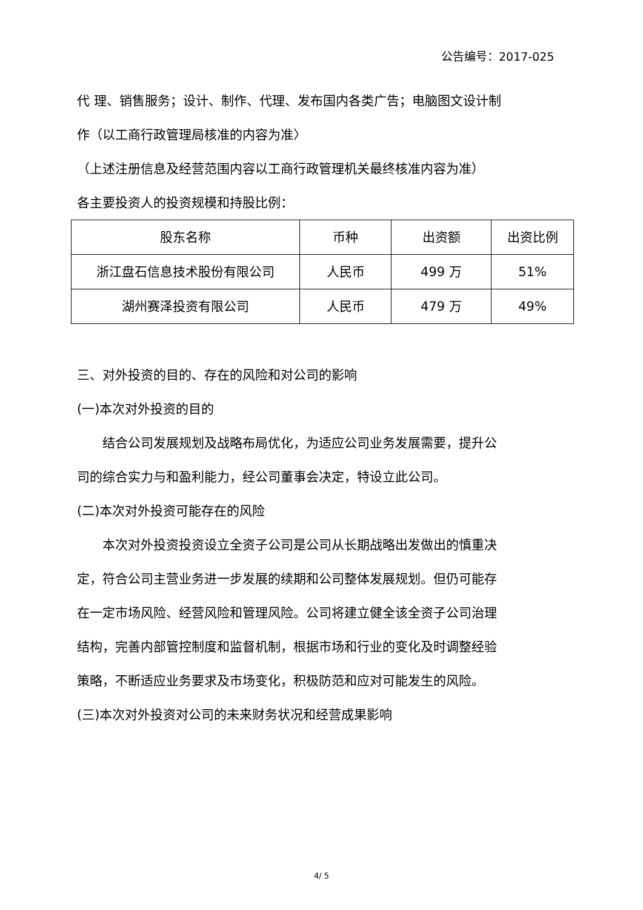公告编号：2017-025
代 理、销售服务；设计、制作、代理、发布国内各类广告；电脑图文设计制作（以工商行政管理局核准的内容为准〉
（上述注册信息及经营范围内容以工商行政管理机关最终核准内容为准）
各主要投资人的投资规模和持股比例：
| 股东名称 | 币种 | 出资额 | 出资比例 |
| --- | --- | --- | --- |
| 浙江盘石信息技术股份有限公司 | 人民币 | 499 万 | 51% |
| 湖州赛泽投资有限公司 | 人民币 | 479 万 | 49% |
三、对外投资的目的、存在的风险和对公司的影响
(一)本次对外投资的目的
结合公司发展规划及战略布局优化，为适应公司业务发展需要，提升公司的综合实力与和盈利能力，经公司董事会决定，特设立此公司。
(二)本次对外投资可能存在的风险
本次对外投资投资设立全资子公司是公司从长期战略出发做出的慎重决定，符合公司主营业务进一步发展的续期和公司整体发展规划。但仍可能存在一定市场风险、经营风险和管理风险。公司将建立健全该全资子公司治理结构，完善内部管控制度和监督机制，根据市场和行业的变化及时调整经验策略，不断适应业务要求及市场变化，积极防范和应对可能发生的风险。
(三)本次对外投资对公司的未来财务状况和经营成果影响
4/ 5